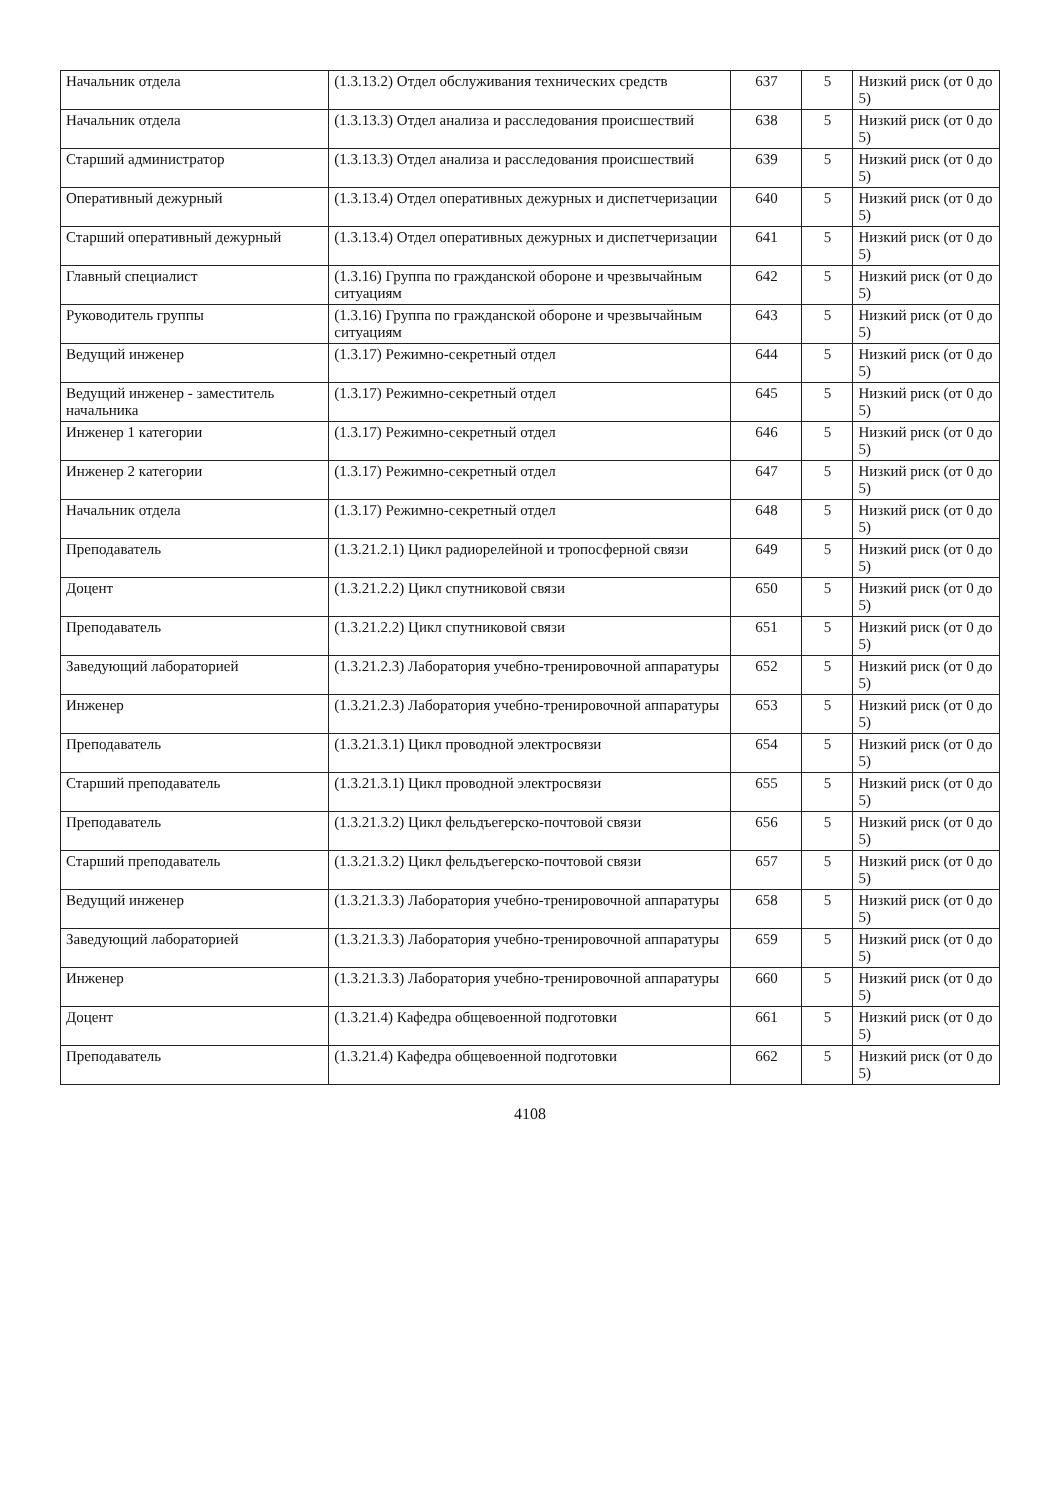| Начальник отдела | (1.3.13.2) Отдел обслуживания технических средств | 637 | 5 | Низкий риск (от 0 до 5) |
| Начальник отдела | (1.3.13.3) Отдел анализа и расследования происшествий | 638 | 5 | Низкий риск (от 0 до 5) |
| Старший администратор | (1.3.13.3) Отдел анализа и расследования происшествий | 639 | 5 | Низкий риск (от 0 до 5) |
| Оперативный дежурный | (1.3.13.4) Отдел оперативных дежурных и диспетчеризации | 640 | 5 | Низкий риск (от 0 до 5) |
| Старший оперативный дежурный | (1.3.13.4) Отдел оперативных дежурных и диспетчеризации | 641 | 5 | Низкий риск (от 0 до 5) |
| Главный специалист | (1.3.16) Группа по гражданской обороне и чрезвычайным ситуациям | 642 | 5 | Низкий риск (от 0 до 5) |
| Руководитель группы | (1.3.16) Группа по гражданской обороне и чрезвычайным ситуациям | 643 | 5 | Низкий риск (от 0 до 5) |
| Ведущий инженер | (1.3.17) Режимно-секретный отдел | 644 | 5 | Низкий риск (от 0 до 5) |
| Ведущий инженер - заместитель начальника | (1.3.17) Режимно-секретный отдел | 645 | 5 | Низкий риск (от 0 до 5) |
| Инженер 1 категории | (1.3.17) Режимно-секретный отдел | 646 | 5 | Низкий риск (от 0 до 5) |
| Инженер 2 категории | (1.3.17) Режимно-секретный отдел | 647 | 5 | Низкий риск (от 0 до 5) |
| Начальник отдела | (1.3.17) Режимно-секретный отдел | 648 | 5 | Низкий риск (от 0 до 5) |
| Преподаватель | (1.3.21.2.1) Цикл радиорелейной и тропосферной связи | 649 | 5 | Низкий риск (от 0 до 5) |
| Доцент | (1.3.21.2.2) Цикл спутниковой связи | 650 | 5 | Низкий риск (от 0 до 5) |
| Преподаватель | (1.3.21.2.2) Цикл спутниковой связи | 651 | 5 | Низкий риск (от 0 до 5) |
| Заведующий лабораторией | (1.3.21.2.3) Лаборатория учебно-тренировочной аппаратуры | 652 | 5 | Низкий риск (от 0 до 5) |
| Инженер | (1.3.21.2.3) Лаборатория учебно-тренировочной аппаратуры | 653 | 5 | Низкий риск (от 0 до 5) |
| Преподаватель | (1.3.21.3.1) Цикл проводной электросвязи | 654 | 5 | Низкий риск (от 0 до 5) |
| Старший преподаватель | (1.3.21.3.1) Цикл проводной электросвязи | 655 | 5 | Низкий риск (от 0 до 5) |
| Преподаватель | (1.3.21.3.2) Цикл фельдъегерско-почтовой связи | 656 | 5 | Низкий риск (от 0 до 5) |
| Старший преподаватель | (1.3.21.3.2) Цикл фельдъегерско-почтовой связи | 657 | 5 | Низкий риск (от 0 до 5) |
| Ведущий инженер | (1.3.21.3.3) Лаборатория учебно-тренировочной аппаратуры | 658 | 5 | Низкий риск (от 0 до 5) |
| Заведующий лабораторией | (1.3.21.3.3) Лаборатория учебно-тренировочной аппаратуры | 659 | 5 | Низкий риск (от 0 до 5) |
| Инженер | (1.3.21.3.3) Лаборатория учебно-тренировочной аппаратуры | 660 | 5 | Низкий риск (от 0 до 5) |
| Доцент | (1.3.21.4) Кафедра общевоенной подготовки | 661 | 5 | Низкий риск (от 0 до 5) |
| Преподаватель | (1.3.21.4) Кафедра общевоенной подготовки | 662 | 5 | Низкий риск (от 0 до 5) |
4108